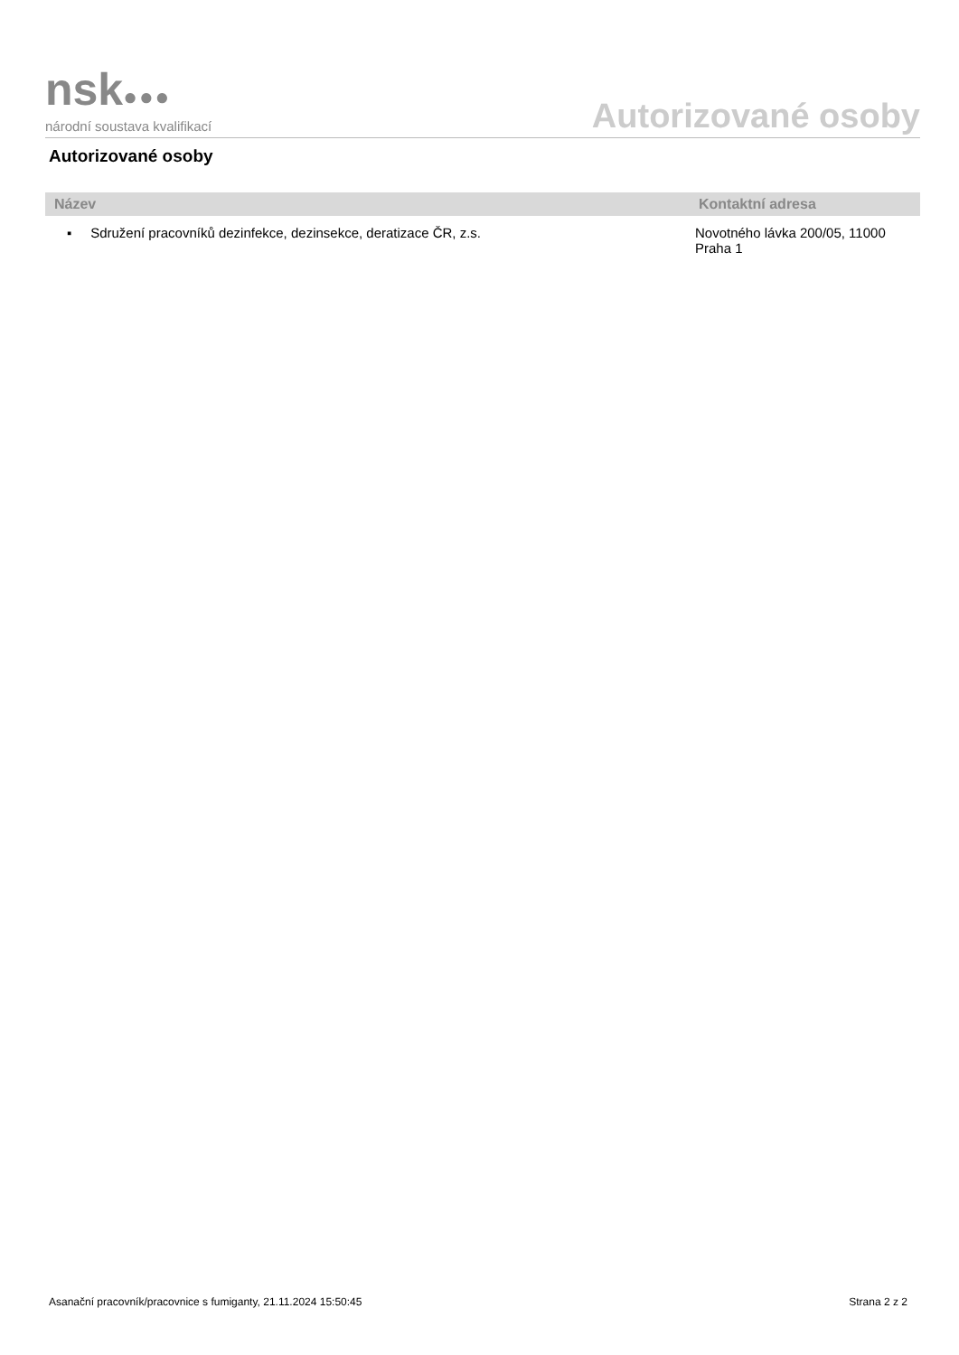nsk●●●
národní soustava kvalifikací
Autorizované osoby
Autorizované osoby
| Název | Kontaktní adresa |
| --- | --- |
| ▪ Sdružení pracovníků dezinfekce, dezinsekce, deratizace ČR, z.s. | Novotného lávka 200/05, 11000 Praha 1 |
Asanační pracovník/pracovnice s fumiganty, 21.11.2024 15:50:45 Strana 2 z 2